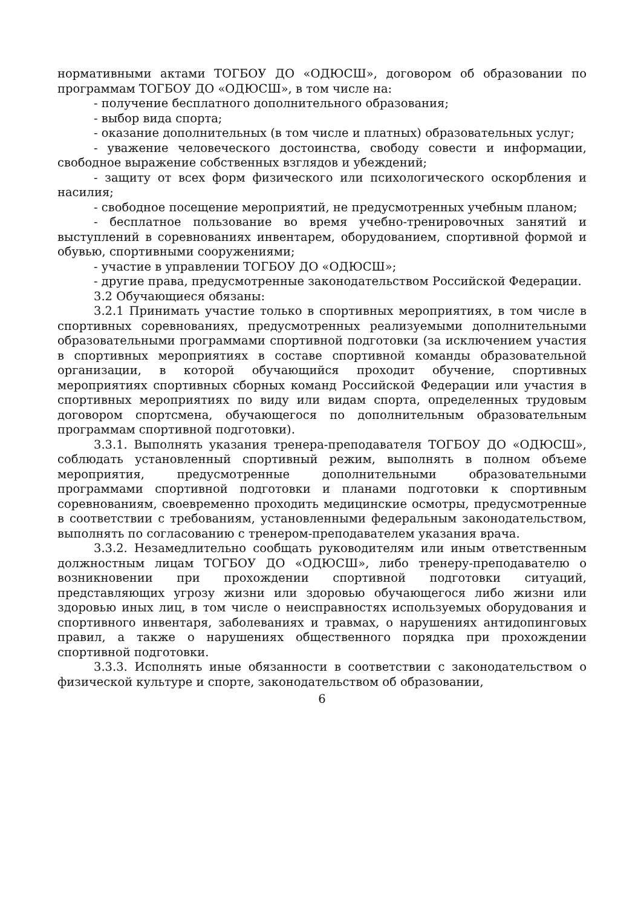нормативными актами ТОГБОУ ДО «ОДЮСШ», договором об образовании по программам ТОГБОУ ДО «ОДЮСШ», в том числе на:
- получение бесплатного дополнительного образования;
- выбор вида спорта;
- оказание дополнительных (в том числе и платных) образовательных услуг;
- уважение человеческого достоинства, свободу совести и информации, свободное выражение собственных взглядов и убеждений;
- защиту от всех форм физического или психологического оскорбления и насилия;
- свободное посещение мероприятий, не предусмотренных учебным планом;
- бесплатное пользование во время учебно-тренировочных занятий и выступлений в соревнованиях инвентарем, оборудованием, спортивной формой и обувью, спортивными сооружениями;
- участие в управлении ТОГБОУ ДО «ОДЮСШ»;
- другие права, предусмотренные законодательством Российской Федерации.
3.2 Обучающиеся обязаны:
3.2.1 Принимать участие только в спортивных мероприятиях, в том числе в спортивных соревнованиях, предусмотренных реализуемыми дополнительными образовательными программами спортивной подготовки (за исключением участия в спортивных мероприятиях в составе спортивной команды образовательной организации, в которой обучающийся проходит обучение, спортивных мероприятиях спортивных сборных команд Российской Федерации или участия в спортивных мероприятиях по виду или видам спорта, определенных трудовым договором спортсмена, обучающегося по дополнительным образовательным программам спортивной подготовки).
3.3.1. Выполнять указания тренера-преподавателя ТОГБОУ ДО «ОДЮСШ», соблюдать установленный спортивный режим, выполнять в полном объеме мероприятия, предусмотренные дополнительными образовательными программами спортивной подготовки и планами подготовки к спортивным соревнованиям, своевременно проходить медицинские осмотры, предусмотренные в соответствии с требованиям, установленными федеральным законодательством, выполнять по согласованию с тренером-преподавателем указания врача.
3.3.2. Незамедлительно сообщать руководителям или иным ответственным должностным лицам ТОГБОУ ДО «ОДЮСШ», либо тренеру-преподавателю о возникновении при прохождении спортивной подготовки ситуаций, представляющих угрозу жизни или здоровью обучающегося либо жизни или здоровью иных лиц, в том числе о неисправностях используемых оборудования и спортивного инвентаря, заболеваниях и травмах, о нарушениях антидопинговых правил, а также о нарушениях общественного порядка при прохождении спортивной подготовки.
3.3.3. Исполнять иные обязанности в соответствии с законодательством о физической культуре и спорте, законодательством об образовании,
6